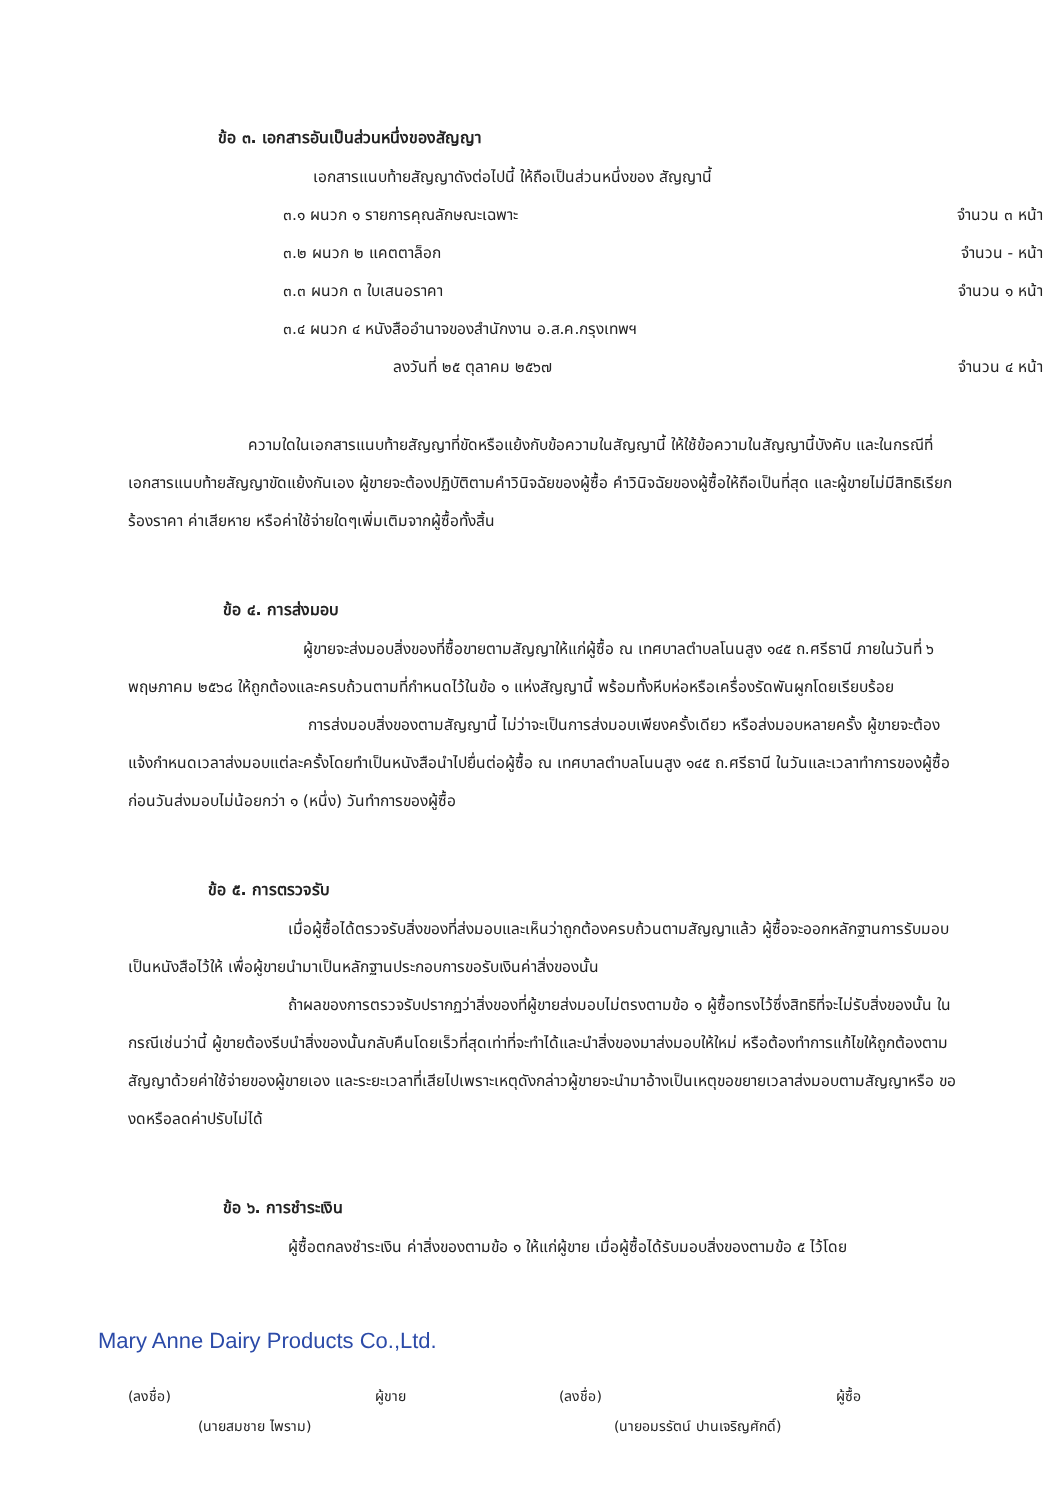ข้อ ๓. เอกสารอันเป็นส่วนหนึ่งของสัญญา
เอกสารแนบท้ายสัญญาดังต่อไปนี้ ให้ถือเป็นส่วนหนึ่งของ สัญญานี้
| ๓.๑ ผนวก ๑ รายการคุณลักษณะเฉพาะ | จำนวน ๓ หน้า |
| ๓.๒ ผนวก ๒ แคตตาล็อก | จำนวน - หน้า |
| ๓.๓ ผนวก ๓ ใบเสนอราคา | จำนวน ๑ หน้า |
| ๓.๔ ผนวก ๔ หนังสืออำนาจของสำนักงาน อ.ส.ค.กรุงเทพฯ | |
| ลงวันที่ ๒๕ ตุลาคม ๒๕๖๗ | จำนวน ๔ หน้า |
ความใดในเอกสารแนบท้ายสัญญาที่ขัดหรือแย้งกับข้อความในสัญญานี้ ให้ใช้ข้อความในสัญญานี้บังคับ และในกรณีที่เอกสารแนบท้ายสัญญาขัดแย้งกันเอง ผู้ขายจะต้องปฏิบัติตามคำวินิจฉัยของผู้ซื้อ คำวินิจฉัยของผู้ซื้อให้ถือเป็นที่สุด และผู้ขายไม่มีสิทธิเรียกร้องราคา ค่าเสียหาย หรือค่าใช้จ่ายใดๆเพิ่มเติมจากผู้ซื้อทั้งสิ้น
ข้อ ๔. การส่งมอบ
ผู้ขายจะส่งมอบสิ่งของที่ซื้อขายตามสัญญาให้แก่ผู้ซื้อ ณ เทศบาลตำบลโนนสูง ๑๔๕ ถ.ศรีธานี ภายในวันที่ ๖ พฤษภาคม ๒๕๖๘ ให้ถูกต้องและครบถ้วนตามที่กำหนดไว้ในข้อ ๑ แห่งสัญญานี้ พร้อมทั้งหีบห่อหรือเครื่องรัดพันผูกโดยเรียบร้อย
การส่งมอบสิ่งของตามสัญญานี้ ไม่ว่าจะเป็นการส่งมอบเพียงครั้งเดียว หรือส่งมอบหลายครั้ง ผู้ขายจะต้องแจ้งกำหนดเวลาส่งมอบแต่ละครั้งโดยทำเป็นหนังสือนำไปยื่นต่อผู้ซื้อ ณ เทศบาลตำบลโนนสูง ๑๔๕ ถ.ศรีธานี ในวันและเวลาทำการของผู้ซื้อ ก่อนวันส่งมอบไม่น้อยกว่า ๑ (หนึ่ง) วันทำการของผู้ซื้อ
ข้อ ๕. การตรวจรับ
เมื่อผู้ซื้อได้ตรวจรับสิ่งของที่ส่งมอบและเห็นว่าถูกต้องครบถ้วนตามสัญญาแล้ว ผู้ซื้อจะออกหลักฐานการรับมอบเป็นหนังสือไว้ให้ เพื่อผู้ขายนำมาเป็นหลักฐานประกอบการขอรับเงินค่าสิ่งของนั้น
ถ้าผลของการตรวจรับปรากฏว่าสิ่งของที่ผู้ขายส่งมอบไม่ตรงตามข้อ ๑ ผู้ซื้อทรงไว้ซึ่งสิทธิที่จะไม่รับสิ่งของนั้น ในกรณีเช่นว่านี้ ผู้ขายต้องรีบนำสิ่งของนั้นกลับคืนโดยเร็วที่สุดเท่าที่จะทำได้และนำสิ่งของมาส่งมอบให้ใหม่ หรือต้องทำการแก้ไขให้ถูกต้องตามสัญญาด้วยค่าใช้จ่ายของผู้ขายเอง และระยะเวลาที่เสียไปเพราะเหตุดังกล่าวผู้ขายจะนำมาอ้างเป็นเหตุขอขยายเวลาส่งมอบตามสัญญาหรือ ของดหรือลดค่าปรับไม่ได้
ข้อ ๖. การชำระเงิน
ผู้ซื้อตกลงชำระเงิน ค่าสิ่งของตามข้อ ๑ ให้แก่ผู้ขาย เมื่อผู้ซื้อได้รับมอบสิ่งของตามข้อ ๕ ไว้โดย
Mary Anne Dairy Products Co.,Ltd.
(ลงชื่อ) ผู้ขาย
(นายสมชาย ไพราม)
(ลงชื่อ) ผู้ซื้อ
(นายอมรรัตน์ ปานเจริญศักดิ์)